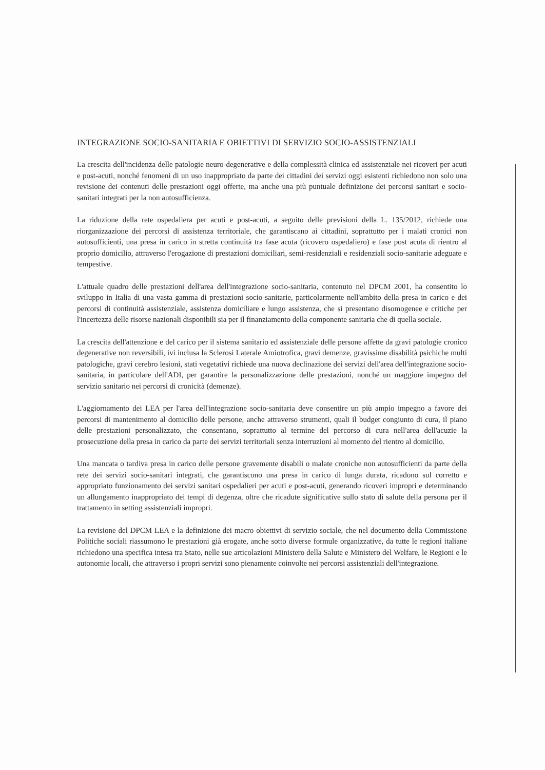INTEGRAZIONE SOCIO-SANITARIA E OBIETTIVI DI SERVIZIO SOCIO-ASSISTENZIALI
La crescita dell'incidenza delle patologie neuro-degenerative e della complessità clinica ed assistenziale nei ricoveri per acuti e post-acuti, nonché fenomeni di un uso inappropriato da parte dei cittadini dei servizi oggi esistenti richiedono non solo una revisione dei contenuti delle prestazioni oggi offerte, ma anche una più puntuale definizione dei percorsi sanitari e socio-sanitari integrati per la non autosufficienza.
La riduzione della rete ospedaliera per acuti e post-acuti, a seguito delle previsioni della L. 135/2012, richiede una riorganizzazione dei percorsi di assistenza territoriale, che garantiscano ai cittadini, soprattutto per i malati cronici non autosufficienti, una presa in carico in stretta continuità tra fase acuta (ricovero ospedaliero) e fase post acuta di rientro al proprio domicilio, attraverso l'erogazione di prestazioni domiciliari, semi-residenziali e residenziali socio-sanitarie adeguate e tempestive.
L'attuale quadro delle prestazioni dell'area dell'integrazione socio-sanitaria, contenuto nel DPCM 2001, ha consentito lo sviluppo in Italia di una vasta gamma di prestazioni socio-sanitarie, particolarmente nell'ambito della presa in carico e dei percorsi di continuità assistenziale, assistenza domiciliare e lungo assistenza, che si presentano disomogenee e critiche per l'incertezza delle risorse nazionali disponibili sia per il finanziamento della componente sanitaria che di quella sociale.
La crescita dell'attenzione e del carico per il sistema sanitario ed assistenziale delle persone affette da gravi patologie cronico degenerative non reversibili, ivi inclusa la Sclerosi Laterale Amiotrofica, gravi demenze, gravissime disabilità psichiche multi patologiche, gravi cerebro lesioni, stati vegetativi richiede una nuova declinazione dei servizi dell'area dell'integrazione socio-sanitaria, in particolare dell'ADI, per garantire la personalizzazione delle prestazioni, nonché un maggiore impegno del servizio sanitario nei percorsi di cronicità (demenze).
L'aggiornamento dei LEA per l'area dell'integrazione socio-sanitaria deve consentire un più ampio impegno a favore dei percorsi di mantenimento al domicilio delle persone, anche attraverso strumenti, quali il budget congiunto di cura, il piano delle prestazioni personalizzato, che consentano, soprattutto al termine del percorso di cura nell'area dell'acuzie la prosecuzione della presa in carico da parte dei servizi territoriali senza interruzioni al momento del rientro al domicilio.
Una mancata o tardiva presa in carico delle persone gravemente disabili o malate croniche non autosufficienti da parte della rete dei servizi socio-sanitari integrati, che garantiscono una presa in carico di lunga durata, ricadono sul corretto e appropriato funzionamento dei servizi sanitari ospedalieri per acuti e post-acuti, generando ricoveri impropri e determinando un allungamento inappropriato dei tempi di degenza, oltre che ricadute significative sullo stato di salute della persona per il trattamento in setting assistenziali impropri.
La revisione del DPCM LEA e la definizione dei macro obiettivi di servizio sociale, che nel documento della Commissione Politiche sociali riassumono le prestazioni già erogate, anche sotto diverse formule organizzative, da tutte le regioni italiane richiedono una specifica intesa tra Stato, nelle sue articolazioni Ministero della Salute e Ministero del Welfare, le Regioni e le autonomie locali, che attraverso i propri servizi sono pienamente coinvolte nei percorsi assistenziali dell'integrazione.